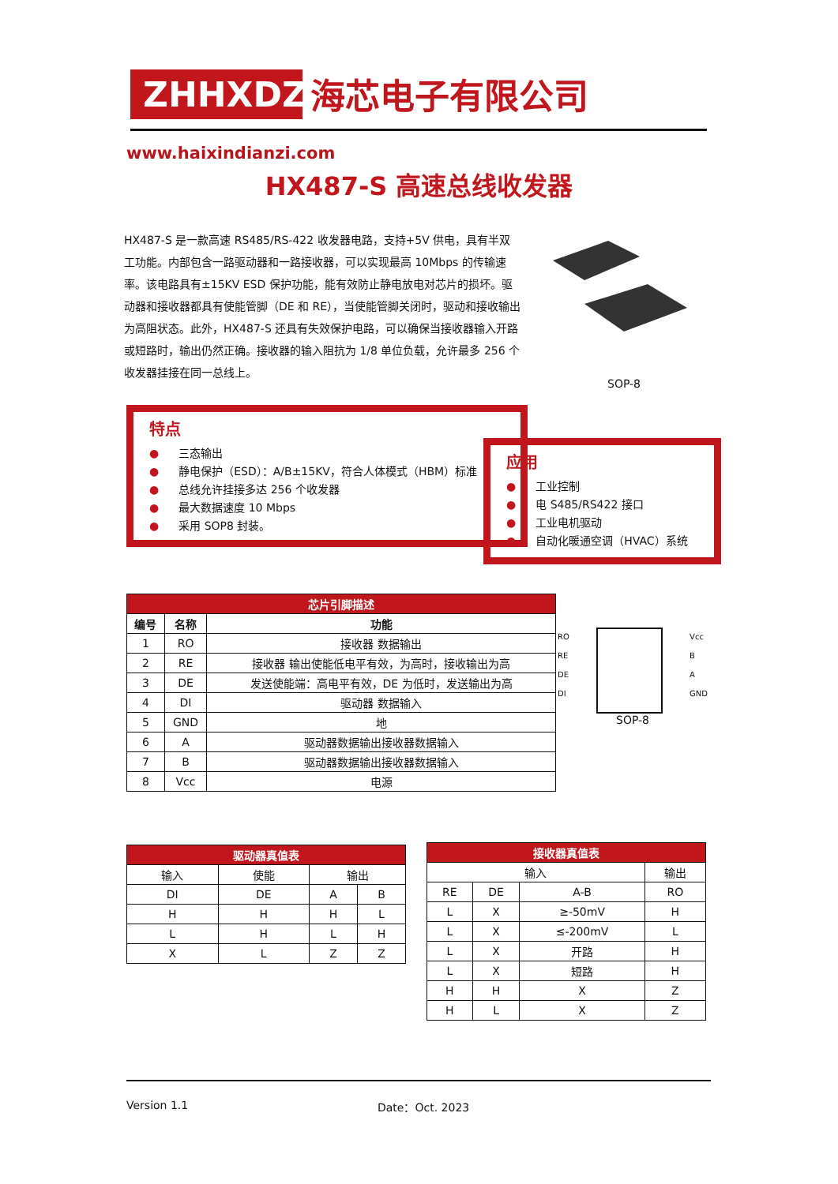ZHHXDZ
海芯电子有限公司
www.haixindianzi.com
HX487-S 高速总线收发器
HX487-S 是一款高速 RS485/RS-422 收发器电路，支持+5V 供电，具有半双工功能。内部包含一路驱动器和一路接收器，可以实现最高 10Mbps 的传输速率。该电路具有±15KV ESD 保护功能，能有效防止静电放电对芯片的损坏。驱动器和接收器都具有使能管脚（DE 和 RE），当使能管脚关闭时，驱动和接收输出为高阻状态。此外，HX487-S 还具有失效保护电路，可以确保当接收器输入开路或短路时，输出仍然正确。接收器的输入阻抗为 1/8 单位负载，允许最多 256 个收发器挂接在同一总线上。
SOP-8
特点
● 三态输出
● 静电保护（ESD）：A/B±15KV，符合人体模式（HBM）标准
● 总线允许挂接多达 256 个收发器
● 最大数据速度 10 Mbps
● 采用 SOP8 封装。
应用
● 工业控制
● 电 S485/RS422 接口
● 工业电机驱动
● 自动化暖通空调（HVAC）系统
| 芯片引脚描述 | | |
| --- | --- | --- |
| 编号 | 名称 | 功能 |
| 1 | RO | 接收器 数据输出 |
| 2 | RE | 接收器 输出使能低电平有效，为高时，接收输出为高 |
| 3 | DE | 发送使能端：高电平有效，DE 为低时，发送输出为高 |
| 4 | DI | 驱动器 数据输入 |
| 5 | GND | 地 |
| 6 | A | 驱动器数据输出接收器数据输入 |
| 7 | B | 驱动器数据输出接收器数据输入 |
| 8 | Vcc | 电源 |
RO
RE
DE
DI
Vcc
B
A
GND
SOP-8
| 驱动器真值表 | | | |
| --- | --- | --- | --- |
| 输入 | 使能 | 输出 | |
| DI | DE | A | B |
| H | H | H | L |
| L | H | L | H |
| X | L | Z | Z |
| 接收器真值表 | | | |
| --- | --- | --- | --- |
| 输入 | | | 输出 |
| RE | DE | A-B | RO |
| L | X | ≥-50mV | H |
| L | X | ≤-200mV | L |
| L | X | 开路 | H |
| L | X | 短路 | H |
| H | H | X | Z |
| H | L | X | Z |
Version 1.1 Date：Oct. 2023